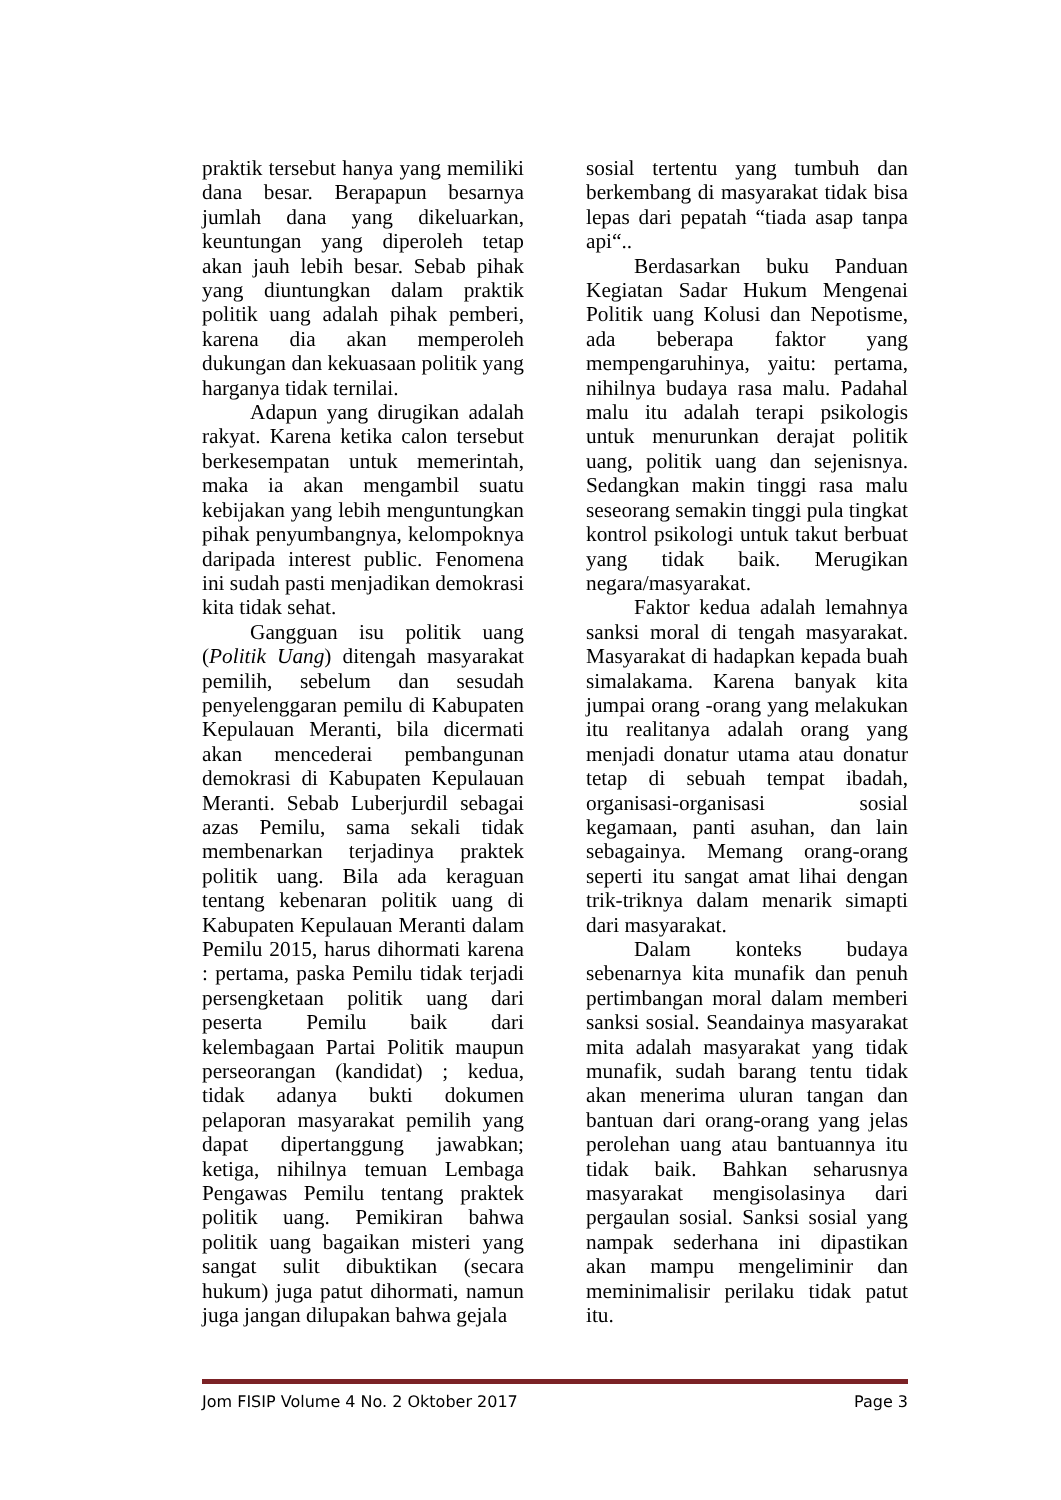praktik tersebut hanya yang memiliki dana besar. Berapapun besarnya jumlah dana yang dikeluarkan, keuntungan yang diperoleh tetap akan jauh lebih besar. Sebab pihak yang diuntungkan dalam praktik politik uang adalah pihak pemberi, karena dia akan memperoleh dukungan dan kekuasaan politik yang harganya tidak ternilai.
Adapun yang dirugikan adalah rakyat. Karena ketika calon tersebut berkesempatan untuk memerintah, maka ia akan mengambil suatu kebijakan yang lebih menguntungkan pihak penyumbangnya, kelompoknya daripada interest public. Fenomena ini sudah pasti menjadikan demokrasi kita tidak sehat.
Gangguan isu politik uang (Politik Uang) ditengah masyarakat pemilih, sebelum dan sesudah penyelenggaran pemilu di Kabupaten Kepulauan Meranti, bila dicermati akan mencederai pembangunan demokrasi di Kabupaten Kepulauan Meranti. Sebab Luberjurdil sebagai azas Pemilu, sama sekali tidak membenarkan terjadinya praktek politik uang. Bila ada keraguan tentang kebenaran politik uang di Kabupaten Kepulauan Meranti dalam Pemilu 2015, harus dihormati karena : pertama, paska Pemilu tidak terjadi persengketaan politik uang dari peserta Pemilu baik dari kelembagaan Partai Politik maupun perseorangan (kandidat) ; kedua, tidak adanya bukti dokumen pelaporan masyarakat pemilih yang dapat dipertanggung jawabkan; ketiga, nihilnya temuan Lembaga Pengawas Pemilu tentang praktek politik uang. Pemikiran bahwa politik uang bagaikan misteri yang sangat sulit dibuktikan (secara hukum) juga patut dihormati, namun juga jangan dilupakan bahwa gejala
sosial tertentu yang tumbuh dan berkembang di masyarakat tidak bisa lepas dari pepatah “tiada asap tanpa api“..
Berdasarkan buku Panduan Kegiatan Sadar Hukum Mengenai Politik uang Kolusi dan Nepotisme, ada beberapa faktor yang mempengaruhinya, yaitu: pertama, nihilnya budaya rasa malu. Padahal malu itu adalah terapi psikologis untuk menurunkan derajat politik uang, politik uang dan sejenisnya. Sedangkan makin tinggi rasa malu seseorang semakin tinggi pula tingkat kontrol psikologi untuk takut berbuat yang tidak baik. Merugikan negara/masyarakat.
Faktor kedua adalah lemahnya sanksi moral di tengah masyarakat. Masyarakat di hadapkan kepada buah simalakama. Karena banyak kita jumpai orang -orang yang melakukan itu realitanya adalah orang yang menjadi donatur utama atau donatur tetap di sebuah tempat ibadah, organisasi-organisasi sosial kegamaan, panti asuhan, dan lain sebagainya. Memang orang-orang seperti itu sangat amat lihai dengan trik-triknya dalam menarik simapti dari masyarakat.
Dalam konteks budaya sebenarnya kita munafik dan penuh pertimbangan moral dalam memberi sanksi sosial. Seandainya masyarakat mita adalah masyarakat yang tidak munafik, sudah barang tentu tidak akan menerima uluran tangan dan bantuan dari orang-orang yang jelas perolehan uang atau bantuannya itu tidak baik. Bahkan seharusnya masyarakat mengisolasinya dari pergaulan sosial. Sanksi sosial yang nampak sederhana ini dipastikan akan mampu mengeliminir dan meminimalisir perilaku tidak patut itu.
Jom FISIP Volume 4 No. 2 Oktober 2017 Page 3